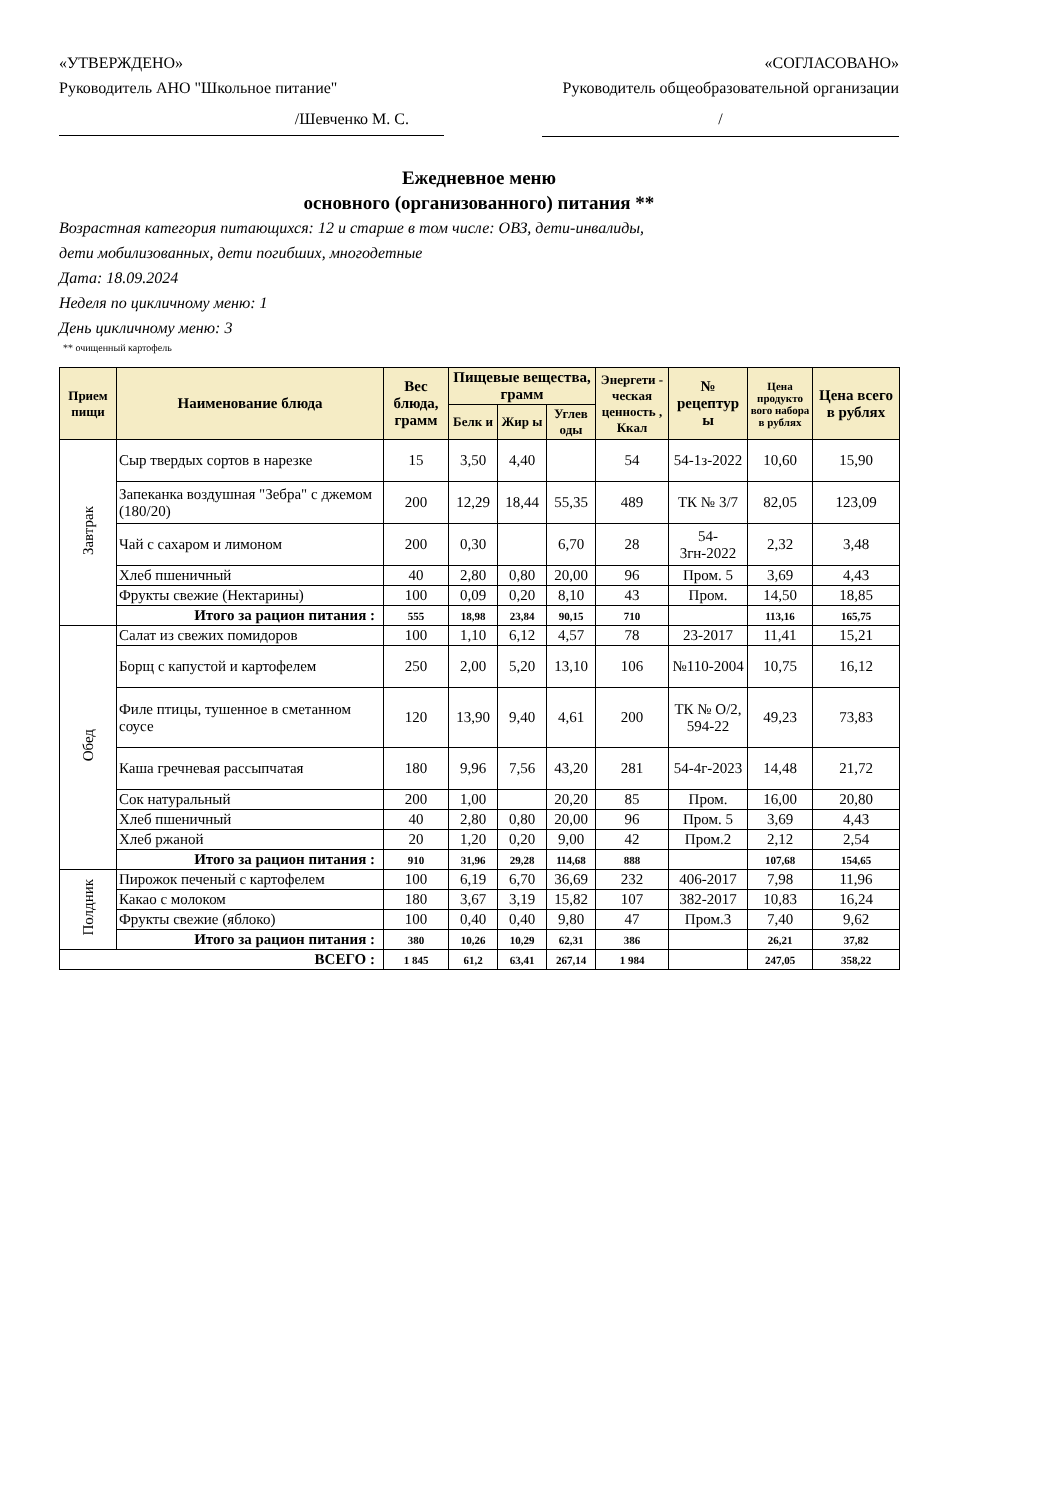«УТВЕРЖДЕНО»
Руководитель АНО "Школьное питание"
«СОГЛАСОВАНО»
Руководитель общеобразовательной организации
/Шевченко М. С. /
Ежедневное меню
основного (организованного) питания **
Возрастная категория питающихся: 12 и старше в том числе: ОВЗ, дети-инвалиды,
дети мобилизованных, дети погибших, многодетные
Дата: 18.09.2024
Неделя по цикличному меню: 1
День цикличному меню: 3
** очищенный картофель
| Прием пищи | Наименование блюда | Вес блюда, грамм | Пищевые вещества, грамм | | | Энергети - ческая ценность , Ккал | № рецептур ы | Цена продукто вого набора в рублях | Цена всего в рублях |
| --- | --- | --- | --- | --- | --- | --- | --- | --- | --- |
| | | | Белк и | Жир ы | Углев оды | | | | |
| Завтрак | Сыр твердых сортов в нарезке | 15 | 3,50 | 4,40 | | 54 | 54-1з-2022 | 10,60 | 15,90 |
| | Запеканка воздушная "Зебра" с джемом (180/20) | 200 | 12,29 | 18,44 | 55,35 | 489 | ТК № 3/7 | 82,05 | 123,09 |
| | Чай с сахаром и лимоном | 200 | 0,30 | | 6,70 | 28 | 54-3гн-2022 | 2,32 | 3,48 |
| | Хлеб пшеничный | 40 | 2,80 | 0,80 | 20,00 | 96 | Пром. 5 | 3,69 | 4,43 |
| | Фрукты свежие (Нектарины) | 100 | 0,09 | 0,20 | 8,10 | 43 | Пром. | 14,50 | 18,85 |
| | Итого за рацион питания : | 555 | 18,98 | 23,84 | 90,15 | 710 | | 113,16 | 165,75 |
| Обед | Салат из свежих помидоров | 100 | 1,10 | 6,12 | 4,57 | 78 | 23-2017 | 11,41 | 15,21 |
| | Борщ с капустой и картофелем | 250 | 2,00 | 5,20 | 13,10 | 106 | №110-2004 | 10,75 | 16,12 |
| | Филе птицы, тушенное в сметанном соусе | 120 | 13,90 | 9,40 | 4,61 | 200 | ТК № О/2, 594-22 | 49,23 | 73,83 |
| | Каша гречневая рассыпчатая | 180 | 9,96 | 7,56 | 43,20 | 281 | 54-4г-2023 | 14,48 | 21,72 |
| | Сок натуральный | 200 | 1,00 | | 20,20 | 85 | Пром. | 16,00 | 20,80 |
| | Хлеб пшеничный | 40 | 2,80 | 0,80 | 20,00 | 96 | Пром. 5 | 3,69 | 4,43 |
| | Хлеб ржаной | 20 | 1,20 | 0,20 | 9,00 | 42 | Пром.2 | 2,12 | 2,54 |
| | Итого за рацион питания : | 910 | 31,96 | 29,28 | 114,68 | 888 | | 107,68 | 154,65 |
| Полдник | Пирожок печеный с картофелем | 100 | 6,19 | 6,70 | 36,69 | 232 | 406-2017 | 7,98 | 11,96 |
| | Какао с молоком | 180 | 3,67 | 3,19 | 15,82 | 107 | 382-2017 | 10,83 | 16,24 |
| | Фрукты свежие (яблоко) | 100 | 0,40 | 0,40 | 9,80 | 47 | Пром.3 | 7,40 | 9,62 |
| | Итого за рацион питания : | 380 | 10,26 | 10,29 | 62,31 | 386 | | 26,21 | 37,82 |
| ВСЕГО : | | 1 845 | 61,2 | 63,41 | 267,14 | 1 984 | | 247,05 | 358,22 |